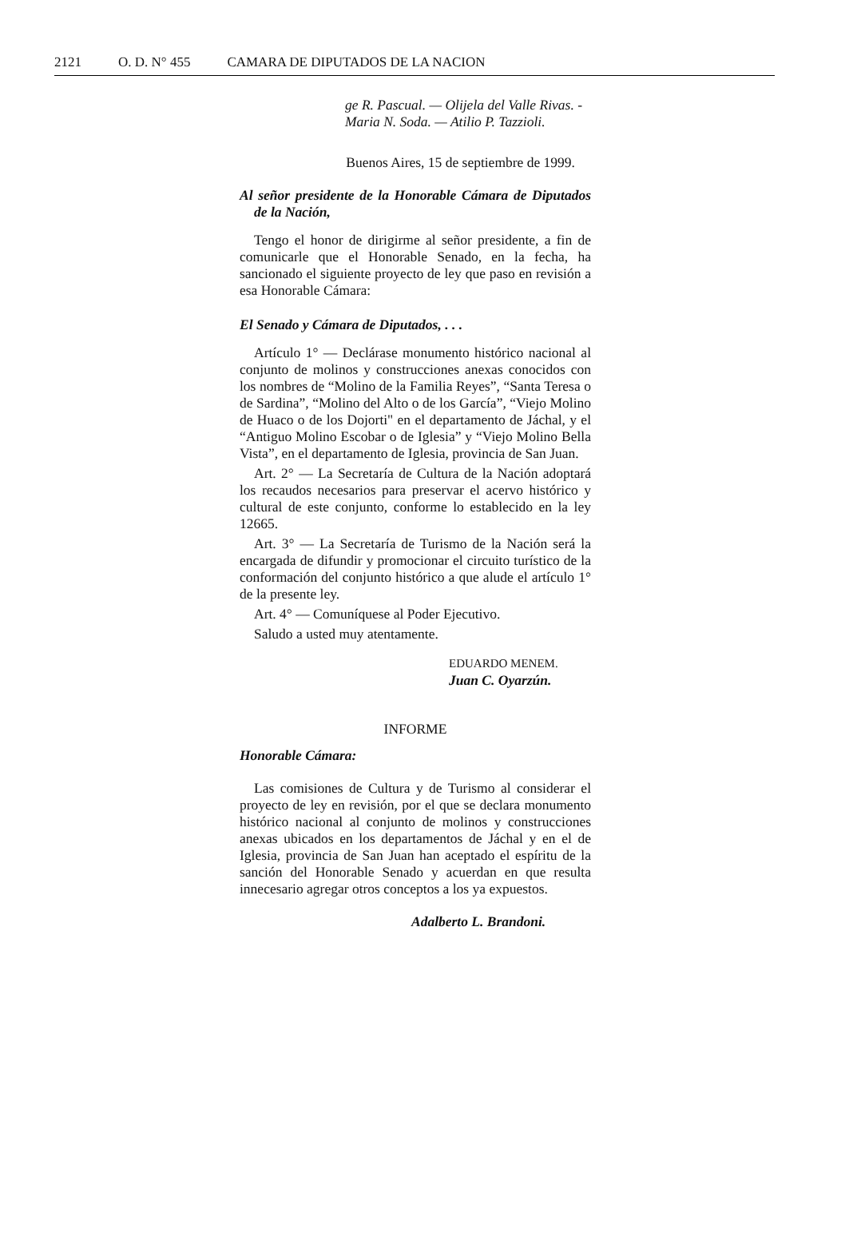2121 O. D. N° 455 CAMARA DE DIPUTADOS DE LA NACION
ge R. Pascual. — Olijela del Valle Rivas. - Maria N. Soda. — Atilio P. Tazzioli.
Buenos Aires, 15 de septiembre de 1999.
Al señor presidente de la Honorable Cámara de Diputados de la Nación,
Tengo el honor de dirigirme al señor presidente, a fin de comunicarle que el Honorable Senado, en la fecha, ha sancionado el siguiente proyecto de ley que paso en revisión a esa Honorable Cámara:
El Senado y Cámara de Diputados, . . .
Artículo 1° — Declárase monumento histórico nacional al conjunto de molinos y construcciones anexas conocidos con los nombres de “Molino de la Familia Reyes”, “Santa Teresa o de Sardina”, “Molino del Alto o de los García”, “Viejo Molino de Huaco o de los Dojorti" en el departamento de Jáchal, y el “Antiguo Molino Escobar o de Iglesia” y “Viejo Molino Bella Vista”, en el departamento de Iglesia, provincia de San Juan.
Art. 2° — La Secretaría de Cultura de la Nación adoptará los recaudos necesarios para preservar el acervo histórico y cultural de este conjunto, conforme lo establecido en la ley 12665.
Art. 3° — La Secretaría de Turismo de la Nación será la encargada de difundir y promocionar el circuito turístico de la conformación del conjunto histórico a que alude el artículo 1° de la presente ley.
Art. 4° — Comuníquese al Poder Ejecutivo.
Saludo a usted muy atentamente.
EDUARDO MENEM.
Juan C. Oyarzún.
INFORME
Honorable Cámara:
Las comisiones de Cultura y de Turismo al considerar el proyecto de ley en revisión, por el que se declara monumento histórico nacional al conjunto de molinos y construcciones anexas ubicados en los departamentos de Jáchal y en el de Iglesia, provincia de San Juan han aceptado el espíritu de la sanción del Honorable Senado y acuerdan en que resulta innecesario agregar otros conceptos a los ya expuestos.
Adalberto L. Brandoni.